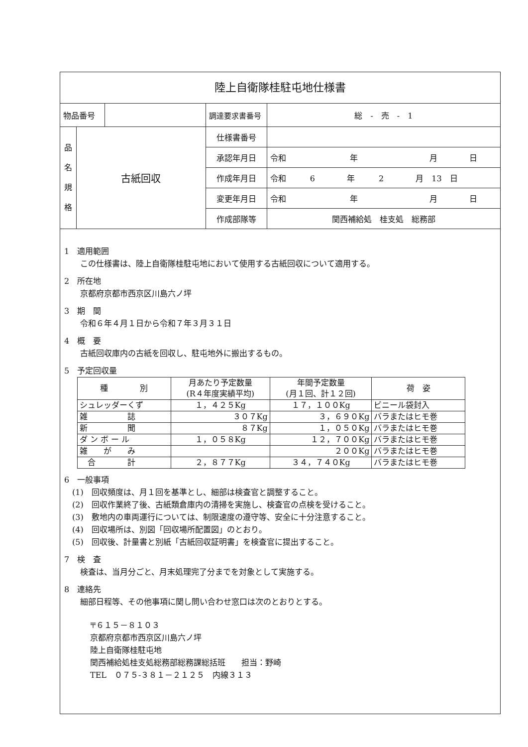陸上自衛隊桂駐屯地仕様書
| 物品番号 | | | 調達要求書番号 | 総 - 売 - 1 |
| 品 名 規 格 | 古紙回収 | | 仕様書番号 | |
| | | | 承認年月日 | 令和 年 月 日 |
| | | | 作成年月日 | 令和 6 年 2 月 13 日 |
| | | | 変更年月日 | 令和 年 月 日 |
| | | | 作成部隊等 | 関西補給処 桂支処 総務部 |
1　適用範囲
この仕様書は、陸上自衛隊桂駐屯地において使用する古紙回収について適用する。
2　所在地
京都府京都市西京区川島六ノ坪
3　期　間
令和６年４月１日から令和７年３月３１日
4　概　要
古紙回収庫内の古紙を回収し、駐屯地外に搬出するもの。
5　予定回収量
| 種 別 | 月あたり予定数量 (R４年度実績平均) | 年間予定数量 (月１回、計１２回) | 荷 姿 |
| --- | --- | --- | --- |
| シュレッダーくず | １，４２５Kg | １７，１００Kg | ビニール袋封入 |
| 雑 誌 | ３０７Kg | ３，６９０Kg | バラまたはヒモ巻 |
| 新 聞 | ８７Kg | １，０５０Kg | バラまたはヒモ巻 |
| ダ ン ボ ー ル | １，０５８Kg | １２，７００Kg | バラまたはヒモ巻 |
| 雑 が み | | ２００Kg | バラまたはヒモ巻 |
| 合 計 | ２，８７７Kg | ３４，７４０Kg | バラまたはヒモ巻 |
6　一般事項
　(1)　回収頻度は、月１回を基準とし、細部は検査官と調整すること。
　(2)　回収作業終了後、古紙類倉庫内の清掃を実施し、検査官の点検を受けること。
　(3)　敷地内の車両運行については、制限速度の遵守等、安全に十分注意すること。
　(4)　回収場所は、別図「回収場所配置図」のとおり。
　(5)　回収後、計量書と別紙「古紙回収証明書」を検査官に提出すること。
7　検　査
検査は、当月分ごと、月末処理完了分までを対象として実施する。
8　連絡先
細部日程等、その他事項に関し問い合わせ窓口は次のとおりとする。
〒６１５－８１０３
京都府京都市西京区川島六ノ坪
陸上自衛隊桂駐屯地
関西補給処桂支処総務部総務課総括班　　担当：野崎
TEL　０７５-３８１－２１２５　内線３１３